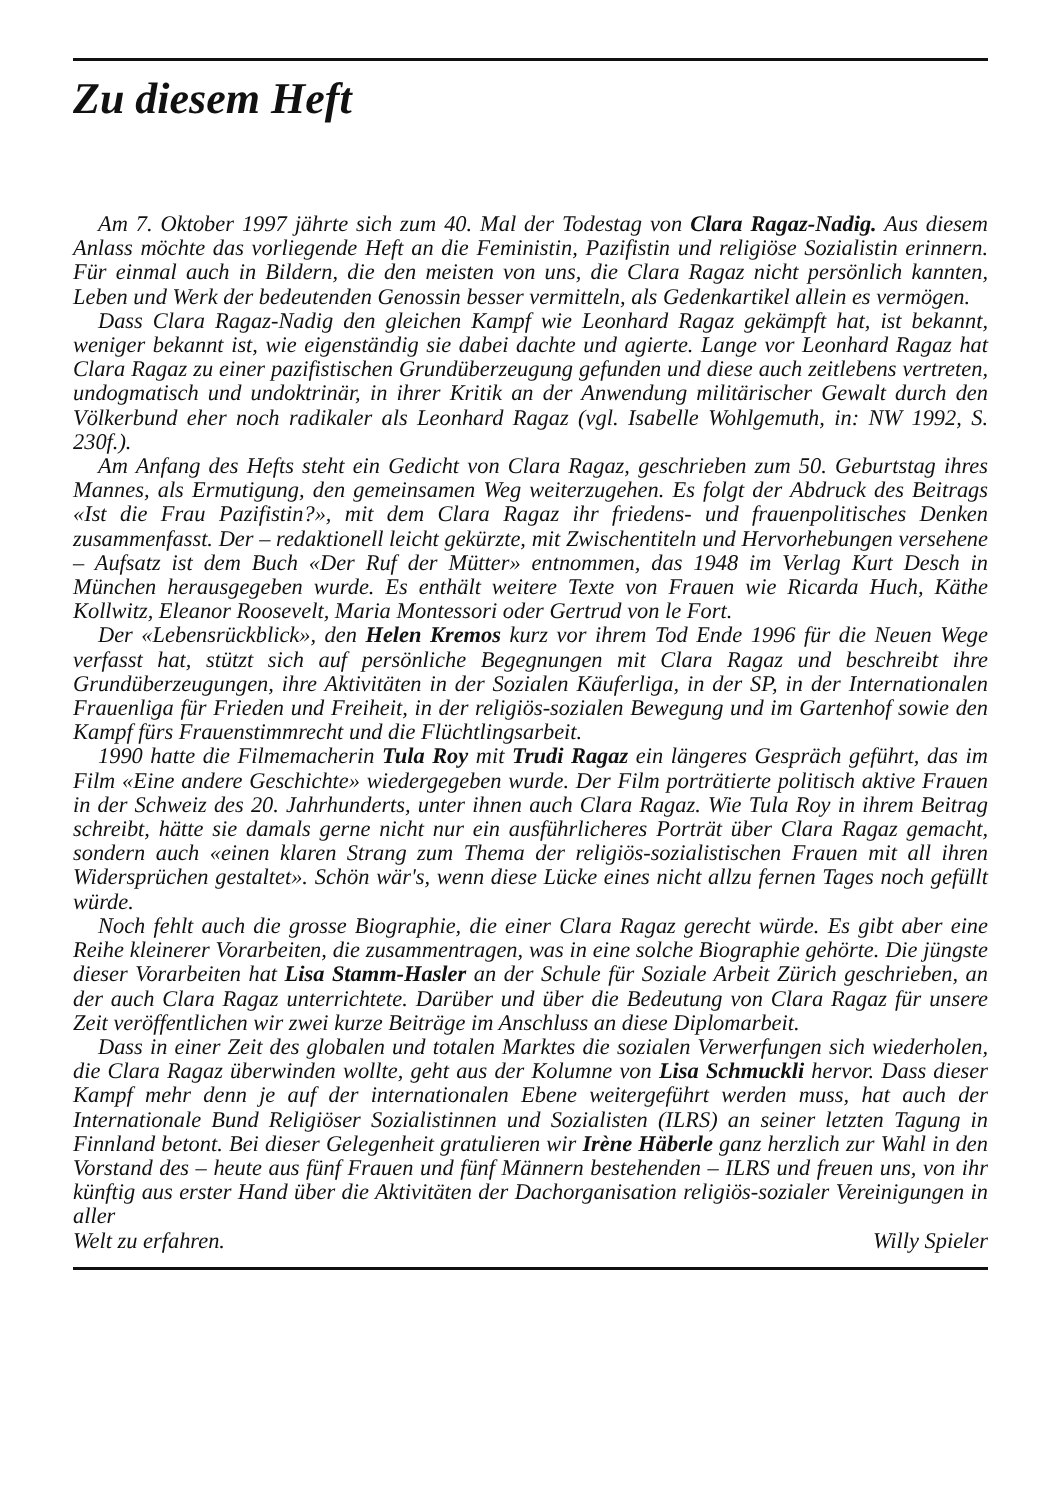Zu diesem Heft
Am 7. Oktober 1997 jährte sich zum 40. Mal der Todestag von Clara Ragaz-Nadig. Aus diesem Anlass möchte das vorliegende Heft an die Feministin, Pazifistin und religiöse Sozialistin erinnern. Für einmal auch in Bildern, die den meisten von uns, die Clara Ragaz nicht persönlich kannten, Leben und Werk der bedeutenden Genossin besser vermitteln, als Gedenkartikel allein es vermögen.
Dass Clara Ragaz-Nadig den gleichen Kampf wie Leonhard Ragaz gekämpft hat, ist bekannt, weniger bekannt ist, wie eigenständig sie dabei dachte und agierte. Lange vor Leonhard Ragaz hat Clara Ragaz zu einer pazifistischen Grundüberzeugung gefunden und diese auch zeitlebens vertreten, undogmatisch und undoktrinär, in ihrer Kritik an der Anwendung militärischer Gewalt durch den Völkerbund eher noch radikaler als Leonhard Ragaz (vgl. Isabelle Wohlgemuth, in: NW 1992, S. 230f.).
Am Anfang des Hefts steht ein Gedicht von Clara Ragaz, geschrieben zum 50. Geburtstag ihres Mannes, als Ermutigung, den gemeinsamen Weg weiterzugehen. Es folgt der Abdruck des Beitrags «Ist die Frau Pazifistin?», mit dem Clara Ragaz ihr friedens- und frauenpolitisches Denken zusammenfasst. Der – redaktionell leicht gekürzte, mit Zwischentiteln und Hervorhebungen versehene – Aufsatz ist dem Buch «Der Ruf der Mütter» entnommen, das 1948 im Verlag Kurt Desch in München herausgegeben wurde. Es enthält weitere Texte von Frauen wie Ricarda Huch, Käthe Kollwitz, Eleanor Roosevelt, Maria Montessori oder Gertrud von le Fort.
Der «Lebensrückblick», den Helen Kremos kurz vor ihrem Tod Ende 1996 für die Neuen Wege verfasst hat, stützt sich auf persönliche Begegnungen mit Clara Ragaz und beschreibt ihre Grundüberzeugungen, ihre Aktivitäten in der Sozialen Käuferliga, in der SP, in der Internationalen Frauenliga für Frieden und Freiheit, in der religiös-sozialen Bewegung und im Gartenhof sowie den Kampf fürs Frauenstimmrecht und die Flüchtlingsarbeit.
1990 hatte die Filmemacherin Tula Roy mit Trudi Ragaz ein längeres Gespräch geführt, das im Film «Eine andere Geschichte» wiedergegeben wurde. Der Film porträtierte politisch aktive Frauen in der Schweiz des 20. Jahrhunderts, unter ihnen auch Clara Ragaz. Wie Tula Roy in ihrem Beitrag schreibt, hätte sie damals gerne nicht nur ein ausführlicheres Porträt über Clara Ragaz gemacht, sondern auch «einen klaren Strang zum Thema der religiös-sozialistischen Frauen mit all ihren Widersprüchen gestaltet». Schön wär's, wenn diese Lücke eines nicht allzu fernen Tages noch gefüllt würde.
Noch fehlt auch die grosse Biographie, die einer Clara Ragaz gerecht würde. Es gibt aber eine Reihe kleinerer Vorarbeiten, die zusammentragen, was in eine solche Biographie gehörte. Die jüngste dieser Vorarbeiten hat Lisa Stamm-Hasler an der Schule für Soziale Arbeit Zürich geschrieben, an der auch Clara Ragaz unterrichtete. Darüber und über die Bedeutung von Clara Ragaz für unsere Zeit veröffentlichen wir zwei kurze Beiträge im Anschluss an diese Diplomarbeit.
Dass in einer Zeit des globalen und totalen Marktes die sozialen Verwerfungen sich wiederholen, die Clara Ragaz überwinden wollte, geht aus der Kolumne von Lisa Schmuckli hervor. Dass dieser Kampf mehr denn je auf der internationalen Ebene weitergeführt werden muss, hat auch der Internationale Bund Religiöser Sozialistinnen und Sozialisten (ILRS) an seiner letzten Tagung in Finnland betont. Bei dieser Gelegenheit gratulieren wir Irène Häberle ganz herzlich zur Wahl in den Vorstand des – heute aus fünf Frauen und fünf Männern bestehenden – ILRS und freuen uns, von ihr künftig aus erster Hand über die Aktivitäten der Dachorganisation religiös-sozialer Vereinigungen in aller
Welt zu erfahren. Willy Spieler